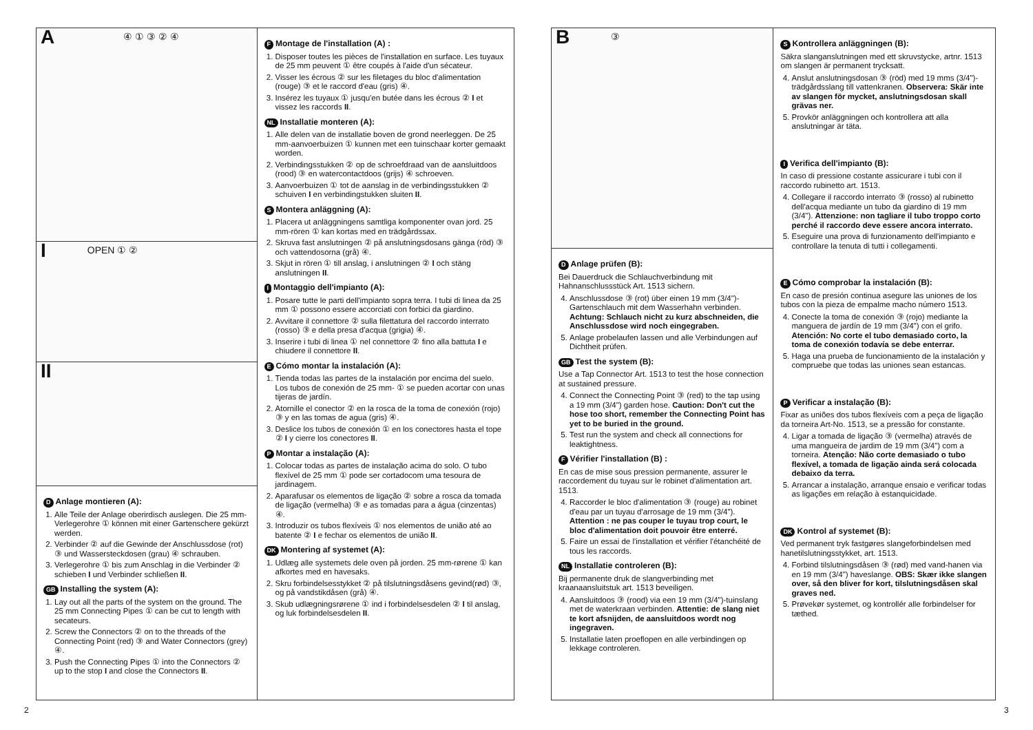A ④ ① ③ ② ④
I OPEN ① ②
II
D Anlage montieren (A):
1. Alle Teile der Anlage oberirdisch auslegen. Die 25 mm-Verlegerohre ① können mit einer Gartenschere gekürzt werden.
2. Verbinder ② auf die Gewinde der Anschlussdose (rot) ③ und Wassersteckdosen (grau) ④ schrauben.
3. Verlegerohre ① bis zum Anschlag in die Verbinder ② schieben I und Verbinder schließen II.
GB Installing the system (A):
1. Lay out all the parts of the system on the ground. The 25 mm Connecting Pipes ① can be cut to length with secateurs.
2. Screw the Connectors ② on to the threads of the Connecting Point (red) ③ and Water Connectors (grey) ④.
3. Push the Connecting Pipes ① into the Connectors ② up to the stop I and close the Connectors II.
F Montage de l'installation (A) :
1. Disposer toutes les pièces de l'installation en surface. Les tuyaux de 25 mm peuvent ① être coupés à l'aide d'un sécateur.
2. Visser les écrous ② sur les filetages du bloc d'alimentation (rouge) ③ et le raccord d'eau (gris) ④.
3. Insérez les tuyaux ① jusqu'en butée dans les écrous ② I et vissez les raccords II.
NL Installatie monteren (A):
1. Alle delen van de installatie boven de grond neerleggen. De 25 mm-aanvoerbuizen ① kunnen met een tuinschaar korter gemaakt worden.
2. Verbindingsstukken ② op de schroefdraad van de aansluitdoos (rood) ③ en watercontactdoos (grijs) ④ schroeven.
3. Aanvoerbuizen ① tot de aanslag in de verbindingsstukken ② schuiven I en verbindingstukken sluiten II.
S Montera anläggning (A):
1. Placera ut anläggningens samtliga komponenter ovan jord. 25 mm-rören ① kan kortas med en trädgårdssax.
2. Skruva fast anslutningen ② på anslutningsdosans gänga (röd) ③ och vattendosorna (grå) ④.
3. Skjut in rören ① till anslag, i anslutningen ② I och stäng anslutningen II.
I Montaggio dell'impianto (A):
1. Posare tutte le parti dell'impianto sopra terra. I tubi di linea da 25 mm ① possono essere accorciati con forbici da giardino.
2. Avvitare il connettore ② sulla filettatura del raccordo interrato (rosso) ③ e della presa d'acqua (grigia) ④.
3. Inserire i tubi di linea ① nel connettore ② fino alla battuta I e chiudere il connettore II.
E Cómo montar la instalación (A):
1. Tienda todas las partes de la instalación por encima del suelo. Los tubos de conexión de 25 mm- ① se pueden acortar con unas tijeras de jardín.
2. Atornille el conector ② en la rosca de la toma de conexión (rojo) ③ y en las tomas de agua (gris) ④.
3. Deslice los tubos de conexión ① en los conectores hasta el tope ② I y cierre los conectores II.
P Montar a instalação (A):
1. Colocar todas as partes de instalação acima do solo. O tubo flexível de 25 mm ① pode ser cortadocom uma tesoura de jardinagem.
2. Aparafusar os elementos de ligação ② sobre a rosca da tomada de ligação (vermelha) ③ e as tomadas para a água (cinzentas) ④.
3. Introduzir os tubos flexíveis ① nos elementos de união até ao batente ② I e fechar os elementos de união II.
DK Montering af systemet (A):
1. Udlæg alle systemets dele oven på jorden. 25 mm-rørene ① kan afkortes med en havesaks.
2. Skru forbindelsesstykket ② på tilslutningsdåsens gevind(rød) ③, og på vandstikdåsen (grå) ④.
3. Skub udlægningsrørene ① ind i forbindelsesdelen ② I til anslag, og luk forbindelsesdelen II.
B ③
D Anlage prüfen (B):
Bei Dauerdruck die Schlauchverbindung mit Hahnanschlussstück Art. 1513 sichern.
4. Anschlussdose ③ (rot) über einen 19 mm (3/4")-Gartenschlauch mit dem Wasserhahn verbinden. Achtung: Schlauch nicht zu kurz abschneiden, die Anschlussdose wird noch eingegraben.
5. Anlage probelaufen lassen und alle Verbindungen auf Dichtheit prüfen.
GB Test the system (B):
Use a Tap Connector Art. 1513 to test the hose connection at sustained pressure.
4. Connect the Connecting Point ③ (red) to the tap using a 19 mm (3/4") garden hose. Caution: Don't cut the hose too short, remember the Connecting Point has yet to be buried in the ground.
5. Test run the system and check all connections for leaktightness.
F Vérifier l'installation (B) :
En cas de mise sous pression permanente, assurer le raccordement du tuyau sur le robinet d'alimentation art. 1513.
4. Raccorder le bloc d'alimentation ③ (rouge) au robinet d'eau par un tuyau d'arrosage de 19 mm (3/4"). Attention : ne pas couper le tuyau trop court, le bloc d'alimentation doit pouvoir être enterré.
5. Faire un essai de l'installation et vérifier l'étanchéité de tous les raccords.
NL Installatie controleren (B):
Bij permanente druk de slangverbinding met kraanaansluitstuk art. 1513 beveiligen.
4. Aansluitdoos ③ (rood) via een 19 mm (3/4")-tuinslang met de waterkraan verbinden. Attentie: de slang niet te kort afsnijden, de aansluitdoos wordt nog ingegraven.
5. Installatie laten proeflopen en alle verbindingen op lekkage controleren.
S Kontrollera anläggningen (B):
Säkra slanganslutningen med ett skruvstycke, artnr. 1513 om slangen är permanent trycksatt.
4. Anslut anslutningsdosan ③ (röd) med 19 mms (3/4")-trädgårdsslang till vattenkranen. Observera: Skär inte av slangen för mycket, anslutningsdosan skall grävas ner.
5. Provkör anläggningen och kontrollera att alla anslutningar är täta.
I Verifica dell'impianto (B):
In caso di pressione costante assicurare i tubi con il raccordo rubinetto art. 1513.
4. Collegare il raccordo interrato ③ (rosso) al rubinetto dell'acqua mediante un tubo da giardino di 19 mm (3/4"). Attenzione: non tagliare il tubo troppo corto perché il raccordo deve essere ancora interrato.
5. Eseguire una prova di funzionamento dell'impianto e controllare la tenuta di tutti i collegamenti.
E Cómo comprobar la instalación (B):
En caso de presión continua asegure las uniones de los tubos con la pieza de empalme macho número 1513.
4. Conecte la toma de conexión ③ (rojo) mediante la manguera de jardín de 19 mm (3/4") con el grifo. Atención: No corte el tubo demasiado corto, la toma de conexión todavía se debe enterrar.
5. Haga una prueba de funcionamiento de la instalación y compruebe que todas las uniones sean estancas.
P Verificar a instalação (B):
Fixar as uniões dos tubos flexíveis com a peça de ligação da torneira Art-No. 1513, se a pressão for constante.
4. Ligar a tomada de ligação ③ (vermelha) através de uma mangueira de jardim de 19 mm (3/4") com a torneira. Atenção: Não corte demasiado o tubo flexível, a tomada de ligação ainda será colocada debaixo da terra.
5. Arrancar a instalação, arranque ensaio e verificar todas as ligações em relação à estanquicidade.
DK Kontrol af systemet (B):
Ved permanent tryk fastgøres slangeforbindelsen med hanetilslutningsstykket, art. 1513.
4. Forbind tilslutningsdåsen ③ (rød) med vand-hanen via en 19 mm (3/4") haveslange. OBS: Skær ikke slangen over, så den bliver for kort, tilslutningsdåsen skal graves ned.
5. Prøvekør systemet, og kontrollér alle forbindelser for tæthed.
2 3